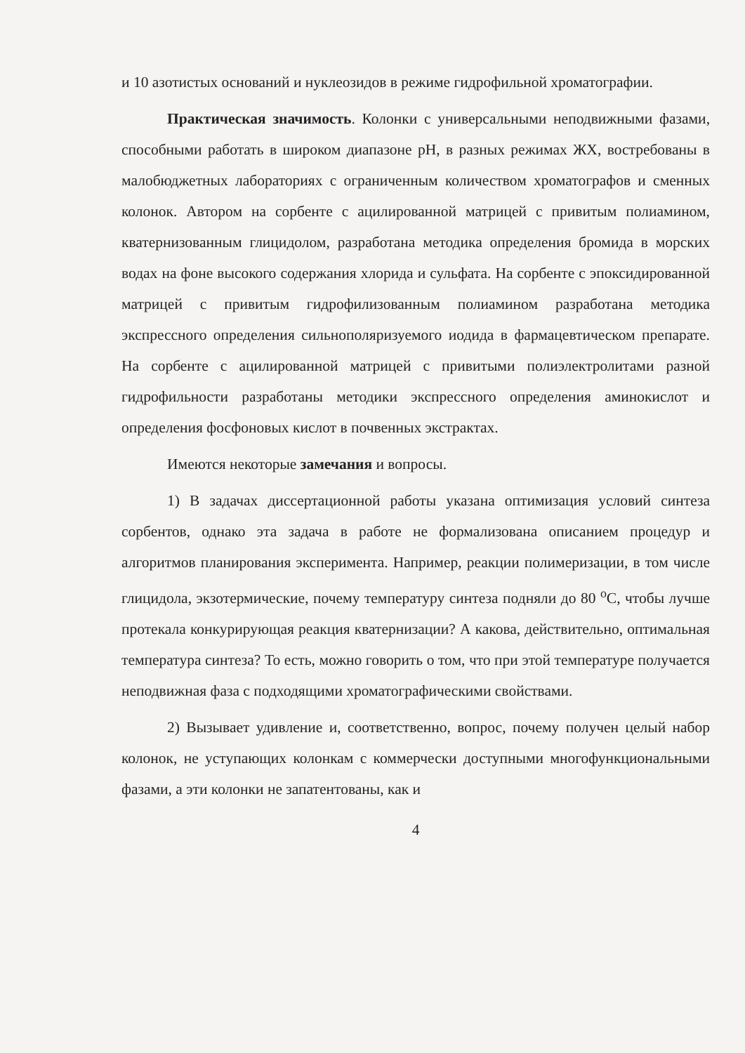и 10 азотистых оснований и нуклеозидов в режиме гидрофильной хроматографии.
Практическая значимость. Колонки с универсальными неподвижными фазами, способными работать в широком диапазоне pH, в разных режимах ЖХ, востребованы в малобюджетных лабораториях с ограниченным количеством хроматографов и сменных колонок. Автором на сорбенте с ацилированной матрицей с привитым полиамином, кватернизованным глицидолом, разработана методика определения бромида в морских водах на фоне высокого содержания хлорида и сульфата. На сорбенте с эпоксидированной матрицей с привитым гидрофилизованным полиамином разработана методика экспрессного определения сильнополяризуемого иодида в фармацевтическом препарате. На сорбенте с ацилированной матрицей с привитыми полиэлектролитами разной гидрофильности разработаны методики экспрессного определения аминокислот и определения фосфоновых кислот в почвенных экстрактах.
Имеются некоторые замечания и вопросы.
1) В задачах диссертационной работы указана оптимизация условий синтеза сорбентов, однако эта задача в работе не формализована описанием процедур и алгоритмов планирования эксперимента. Например, реакции полимеризации, в том числе глицидола, экзотермические, почему температуру синтеза подняли до 80 <sup>о</sup>С, чтобы лучше протекала конкурирующая реакция кватернизации? А какова, действительно, оптимальная температура синтеза? То есть, можно говорить о том, что при этой температуре получается неподвижная фаза с подходящими хроматографическими свойствами.
2) Вызывает удивление и, соответственно, вопрос, почему получен целый набор колонок, не уступающих колонкам с коммерчески доступными многофункциональными фазами, а эти колонки не запатентованы, как и
4